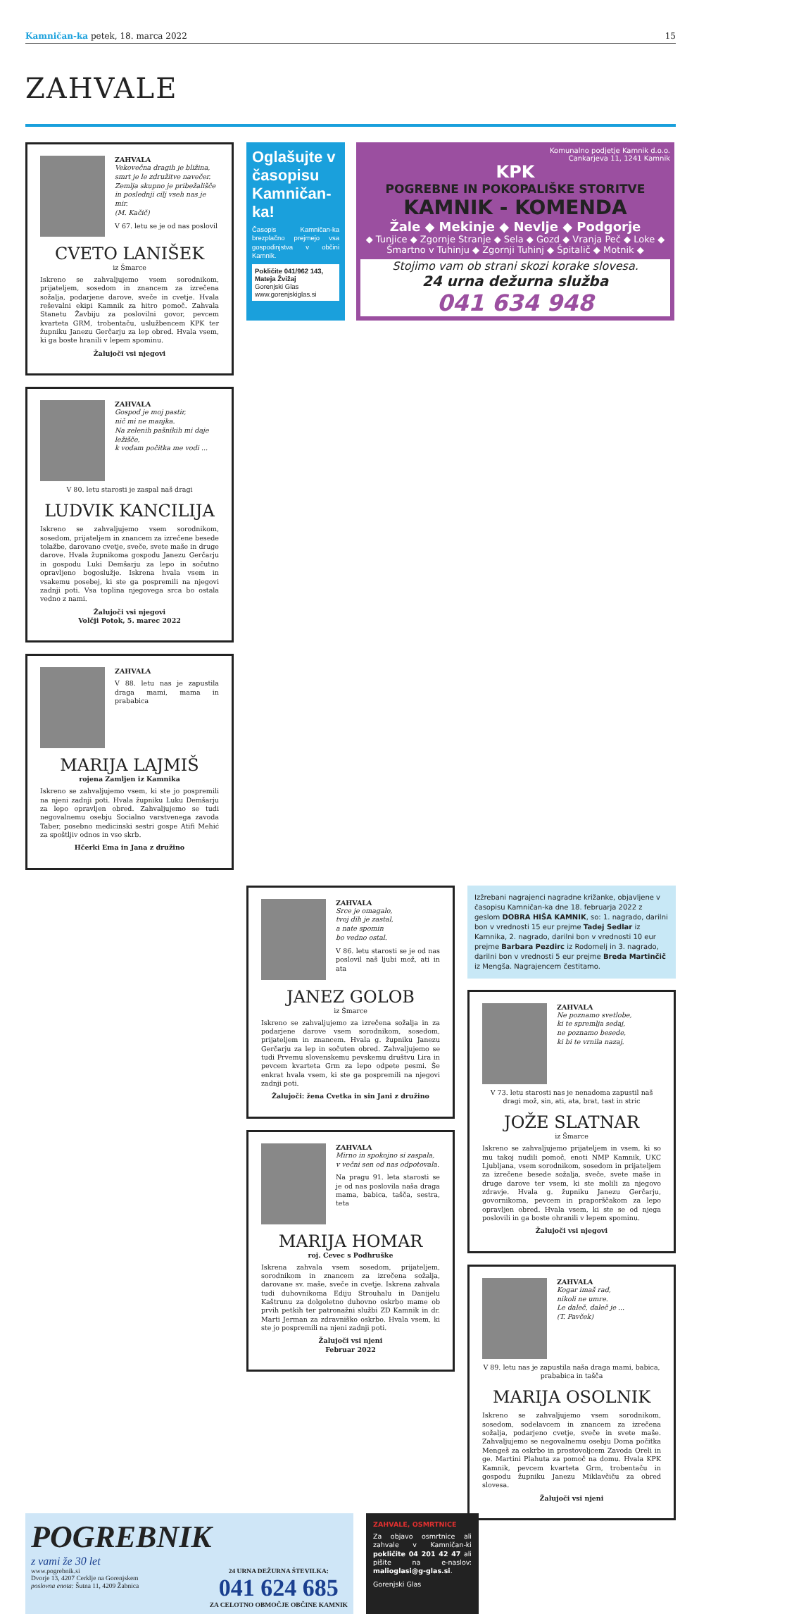Kamničan-ka petek, 18. marca 2022 15
ZAHVALE
ZAHVALA
Vekovečna dragih je bližina,
smrt je le združitve navečer.
Zemlja skupno je pribežališče
in poslednji cilj vseh nas je mir.
(M. Kačič)
V 67. letu se je od nas poslovil
CVETO LANIŠEK
iz Šmarce
Iskreno se zahvaljujemo vsem sorodnikom, prijateljem, sosedom in znancem za izrečena sožalja, podarjene darove, sveče in cvetje. Hvala reševalni ekipi Kamnik za hitro pomoč. Zahvala Stanetu Žavbiju za poslovilni govor, pevcem kvarteta GRM, trobentaču, uslužbencem KPK ter župniku Janezu Gerčarju za lep obred. Hvala vsem, ki ga boste hranili v lepem spominu.
Žalujoči vsi njegovi
ZAHVALA
Gospod je moj pastir,
nič mi ne manjka.
Na zelenih pašnikih mi daje ležišče,
k vodam počitka me vodi ...
V 80. letu starosti je zaspal naš dragi
LUDVIK KANCILIJA
Iskreno se zahvaljujemo vsem sorodnikom, sosedom, prijateljem in znancem za izrečene besede tolažbe, darovano cvetje, sveče, svete maše in druge darove. Hvala župnikoma gospodu Janezu Gerčarju in gospodu Luki Demšarju za lepo in sočutno opravljeno bogoslužje. Iskrena hvala vsem in vsakemu posebej, ki ste ga pospremili na njegovi zadnji poti. Vsa toplina njegovega srca bo ostala vedno z nami.
Žalujoči vsi njegovi
Volčji Potok, 5. marec 2022
ZAHVALA
V 88. letu nas je zapustila draga mami, mama in prababica
MARIJA LAJMIŠ
rojena Zamljen iz Kamnika
Iskreno se zahvaljujemo vsem, ki ste jo pospremili na njeni zadnji poti. Hvala župniku Luku Demšarju za lepo opravljen obred. Zahvaljujemo se tudi negovalnemu osebju Socialno varstvenega zavoda Taber, posebno medicinski sestri gospe Atifi Mehić za spoštljiv odnos in vso skrb.
Hčerki Ema in Jana z družino
Oglašujte v časopisu Kamničan-ka!
Časopis Kamničan-ka brezplačno prejmejo vsa gospodinjstva v občini Kamnik.
Pokličite 041/962 143, Mateja Žvižaj
Gorenjski Glas
www.gorenjskiglas.si
Komunalno podjetje Kamnik d.o.o.
Cankarjeva 11, 1241 Kamnik
KPK
POGREBNE IN POKOPALIŠKE STORITVE
KAMNIK - KOMENDA
Žale ◆ Mekinje ◆ Nevlje ◆ Podgorje
◆ Tunjice ◆ Zgornje Stranje ◆ Sela ◆ Gozd ◆ Vranja Peč ◆ Loke ◆ Šmartno v Tuhinju ◆ Zgornji Tuhinj ◆ Špitalič ◆ Motnik ◆
Stojimo vam ob strani skozi korake slovesa.
24 urna dežurna služba
041 634 948
ZAHVALA
Srce je omagalo,
tvoj dih je zastal,
a nate spomin
bo vedno ostal.
V 86. letu starosti se je od nas poslovil naš ljubi mož, ati in ata
JANEZ GOLOB
iz Šmarce
Iskreno se zahvaljujemo za izrečena sožalja in za podarjene darove vsem sorodnikom, sosedom, prijateljem in znancem. Hvala g. župniku Janezu Gerčarju za lep in sočuten obred. Zahvaljujemo se tudi Prvemu slovenskemu pevskemu društvu Lira in pevcem kvarteta Grm za lepo odpete pesmi. Še enkrat hvala vsem, ki ste ga pospremili na njegovi zadnji poti.
Žalujoči: žena Cvetka in sin Jani z družino
ZAHVALA
Mirno in spokojno si zaspala,
v večni sen od nas odpotovala.
Na pragu 91. leta starosti se je od nas poslovila naša draga mama, babica, tašča, sestra, teta
MARIJA HOMAR
roj. Cevec s Podhruške
Iskrena zahvala vsem sosedom, prijateljem, sorodnikom in znancem za izrečena sožalja, darovane sv. maše, sveče in cvetje. Iskrena zahvala tudi duhovnikoma Ediju Strouhalu in Danijelu Kaštrunu za dolgoletno duhovno oskrbo mame ob prvih petkih ter patronažni službi ZD Kamnik in dr. Marti Jerman za zdravniško oskrbo. Hvala vsem, ki ste jo pospremili na njeni zadnji poti.
Žalujoči vsi njeni
Februar 2022
Izžrebani nagrajenci nagradne križanke, objavljene v časopisu Kamničan-ka dne 18. februarja 2022 z geslom DOBRA HIŠA KAMNIK, so: 1. nagrado, darilni bon v vrednosti 15 eur prejme Tadej Sedlar iz Kamnika, 2. nagrado, darilni bon v vrednosti 10 eur prejme Barbara Pezdirc iz Rodomelj in 3. nagrado, darilni bon v vrednosti 5 eur prejme Breda Martinčič iz Mengša. Nagrajencem čestitamo.
ZAHVALA
Ne poznamo svetlobe,
ki te spremlja sedaj,
ne poznamo besede,
ki bi te vrnila nazaj.
V 73. letu starosti nas je nenadoma zapustil naš dragi mož, sin, ati, ata, brat, tast in stric
JOŽE SLATNAR
iz Šmarce
Iskreno se zahvaljujemo prijateljem in vsem, ki so mu takoj nudili pomoč, enoti NMP Kamnik, UKC Ljubljana, vsem sorodnikom, sosedom in prijateljem za izrečene besede sožalja, sveče, svete maše in druge darove ter vsem, ki ste molili za njegovo zdravje. Hvala g. župniku Janezu Gerčarju, govornikoma, pevcem in praporščakom za lepo opravljen obred. Hvala vsem, ki ste se od njega poslovili in ga boste ohranili v lepem spominu.
Žalujoči vsi njegovi
ZAHVALA
Kogar imaš rad,
nikoli ne umre.
Le daleč, daleč je ...
(T. Pavček)
V 89. letu nas je zapustila naša draga mami, babica, prababica in tašča
MARIJA OSOLNIK
Iskreno se zahvaljujemo vsem sorodnikom, sosedom, sodelavcem in znancem za izrečena sožalja, podarjeno cvetje, sveče in svete maše. Zahvaljujemo se negovalnemu osebju Doma počitka Mengeš za oskrbo in prostovoljcem Zavoda Oreli in ge. Martini Plahuta za pomoč na domu. Hvala KPK Kamnik, pevcem kvarteta Grm, trobentaču in gospodu župniku Janezu Miklavčiču za obred slovesa.
Žalujoči vsi njeni
POGREBNIK
z vami že 30 let
www.pogrebnik.si
Dvorje 13, 4207 Cerklje na Gorenjskem
poslovna enota: Šutna 11, 4209 Žabnica
24 URNA DEŽURNA ŠTEVILKA:
041 624 685
ZA CELOTNO OBMOČJE OBČINE KAMNIK
ZAHVALE, OSMRTNICE
Za objavo osmrtnice ali zahvale v Kamničan-ki pokličite 04 201 42 47 ali pišite na e-naslov: malioglasi@g-glas.si.
Gorenjski Glas